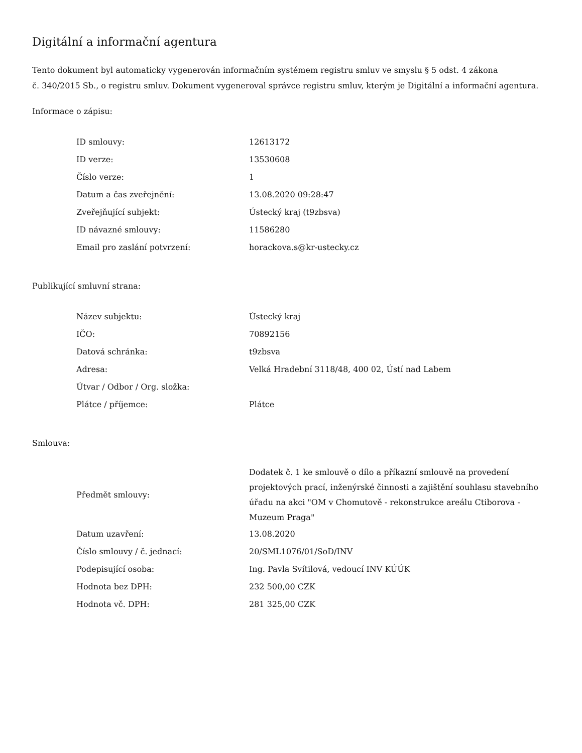Digitální a informační agentura
Tento dokument byl automaticky vygenerován informačním systémem registru smluv ve smyslu § 5 odst. 4 zákona
č. 340/2015 Sb., o registru smluv. Dokument vygeneroval správce registru smluv, kterým je Digitální a informační agentura.
Informace o zápisu:
| ID smlouvy: | 12613172 |
| ID verze: | 13530608 |
| Číslo verze: | 1 |
| Datum a čas zveřejnění: | 13.08.2020 09:28:47 |
| Zveřejňující subjekt: | Ústecký kraj (t9zbsva) |
| ID návazné smlouvy: | 11586280 |
| Email pro zaslání potvrzení: | horackova.s@kr-ustecky.cz |
Publikující smluvní strana:
| Název subjektu: | Ústecký kraj |
| IČO: | 70892156 |
| Datová schránka: | t9zbsva |
| Adresa: | Velká Hradební 3118/48, 400 02, Ústí nad Labem |
| Útvar / Odbor / Org. složka: | |
| Plátce / příjemce: | Plátce |
Smlouva:
| Předmět smlouvy: | Dodatek č. 1 ke smlouvě o dílo a příkazní smlouvě na provedení projektových prací, inženýrské činnosti a zajištění souhlasu stavebního úřadu na akci "OM v Chomutově - rekonstrukce areálu Ctiborova - Muzeum Praga" |
| Datum uzavření: | 13.08.2020 |
| Číslo smlouvy / č. jednací: | 20/SML1076/01/SoD/INV |
| Podepisující osoba: | Ing. Pavla Svítilová, vedoucí INV KÚÚK |
| Hodnota bez DPH: | 232 500,00 CZK |
| Hodnota vč. DPH: | 281 325,00 CZK |